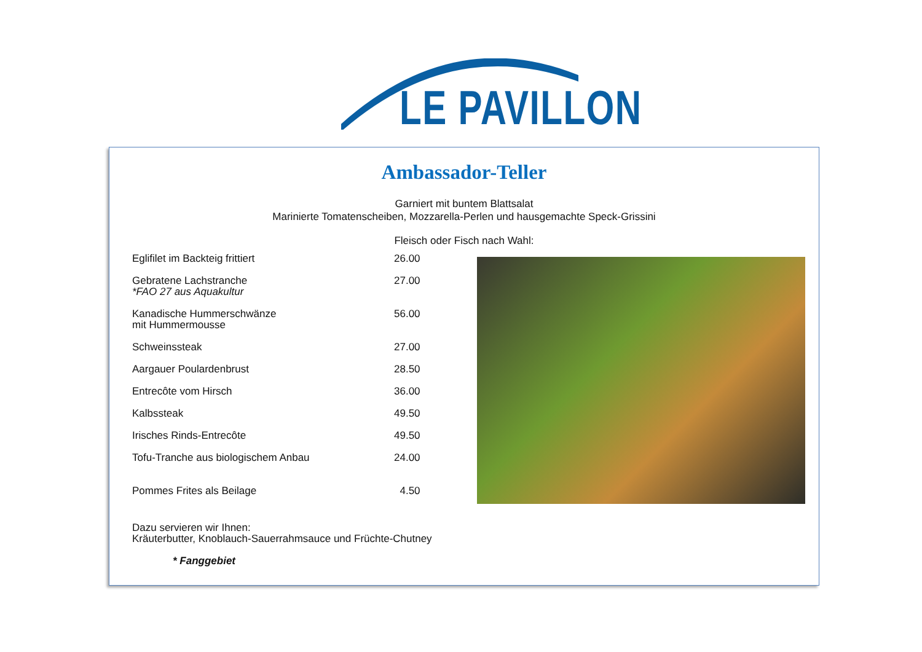LE PAVILLON
Ambassador-Teller
Garniert mit buntem Blattsalat
Marinierte Tomatenscheiben, Mozzarella-Perlen und hausgemachte Speck-Grissini
Fleisch oder Fisch nach Wahl:
| Eglifilet im Backteig frittiert | 26.00 |
| Gebratene Lachstranche *FAO 27 aus Aquakultur | 27.00 |
| Kanadische Hummerschwänze mit Hummermousse | 56.00 |
| Schweinssteak | 27.00 |
| Aargauer Poulardenbrust | 28.50 |
| Entrecôte vom Hirsch | 36.00 |
| Kalbssteak | 49.50 |
| Irisches Rinds-Entrecôte | 49.50 |
| Tofu-Tranche aus biologischem Anbau | 24.00 |
| Pommes Frites als Beilage | 4.50 |
Dazu servieren wir Ihnen:
Kräuterbutter, Knoblauch-Sauerrahmsauce und Früchte-Chutney
* Fanggebiet